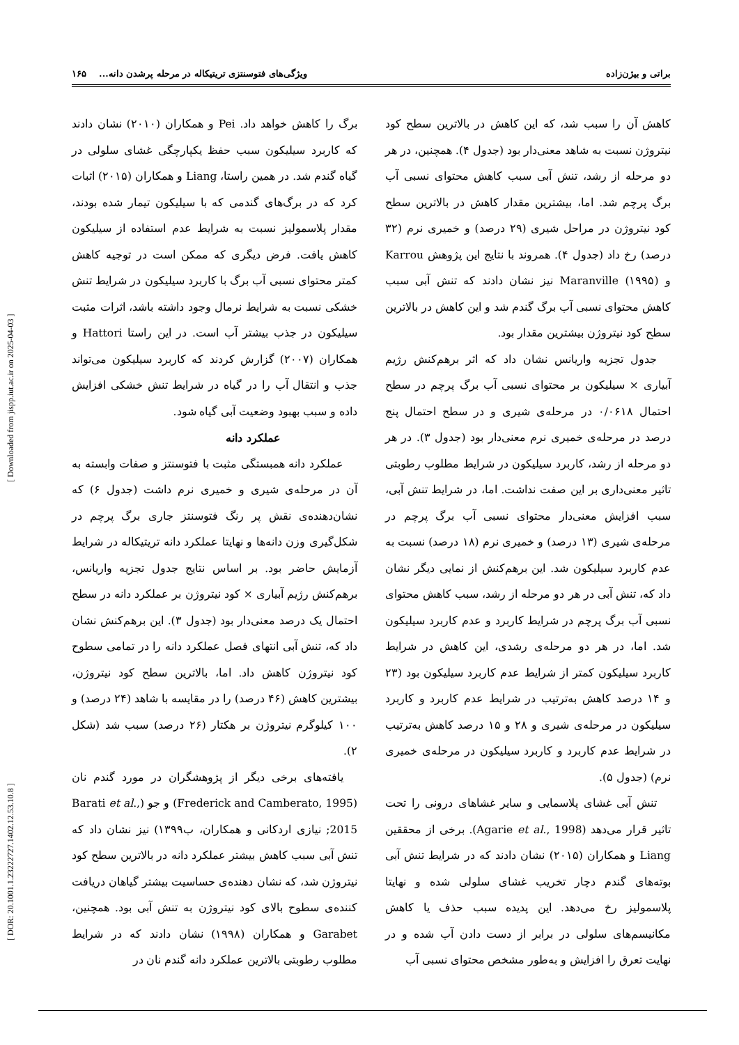[ DOR: 20.1001.1.23222727.1402.12.53.10.8 ] [ Downloaded from jispp.iut.ac.ir on 2025-04-03 ]
براتی و بیژن‌زاده ویژگی‌های فتوسنتزی تریتیکاله در مرحله پرشدن دانه... ۱۶۵
کاهش آن را سبب شد، که این کاهش در بالاترین سطح کود نیتروژن نسبت به شاهد معنی‌دار بود (جدول ۴). همچنین، در هر دو مرحله از رشد، تنش آبی سبب کاهش محتوای نسبی آب برگ پرچم شد. اما، بیشترین مقدار کاهش در بالاترین سطح کود نیتروژن در مراحل شیری (۲۹ درصد) و خمیری نرم (۳۲ درصد) رخ داد (جدول ۴). همروند با نتایج این پژوهش Karrou و Maranville (۱۹۹۵) نیز نشان دادند که تنش آبی سبب کاهش محتوای نسبی آب برگ گندم شد و این کاهش در بالاترین سطح کود نیتروژن بیشترین مقدار بود.
جدول تجزیه واریانس نشان داد که اثر برهم‌کنش رژیم آبیاری × سیلیکون بر محتوای نسبی آب برگ پرچم در سطح احتمال ۰/۰۶۱۸ در مرحله‌ی شیری و در سطح احتمال پنج درصد در مرحله‌ی خمیری نرم معنی‌دار بود (جدول ۳). در هر دو مرحله از رشد، کاربرد سیلیکون در شرایط مطلوب رطوبتی تاثیر معنی‌داری بر این صفت نداشت. اما، در شرایط تنش آبی، سبب افزایش معنی‌دار محتوای نسبی آب برگ پرچم در مرحله‌ی شیری (۱۳ درصد) و خمیری نرم (۱۸ درصد) نسبت به عدم کاربرد سیلیکون شد. این برهم‌کنش از نمایی دیگر نشان داد که، تنش آبی در هر دو مرحله از رشد، سبب کاهش محتوای نسبی آب برگ پرچم در شرایط کاربرد و عدم کاربرد سیلیکون شد. اما، در هر دو مرحله‌ی رشدی، این کاهش در شرایط کاربرد سیلیکون کمتر از شرایط عدم کاربرد سیلیکون بود (۲۳ و ۱۴ درصد کاهش به‌ترتیب در شرایط عدم کاربرد و کاربرد سیلیکون در مرحله‌ی شیری و ۲۸ و ۱۵ درصد کاهش به‌ترتیب در شرایط عدم کاربرد و کاربرد سیلیکون در مرحله‌ی خمیری نرم) (جدول ۵).
تنش آبی غشای پلاسمایی و سایر غشاهای درونی را تحت تاثیر قرار می‌دهد (Agarie et al., 1998). برخی از محققین Liang و همکاران (۲۰۱۵) نشان دادند که در شرایط تنش آبی بوته‌های گندم دچار تخریب غشای سلولی شده و نهایتا پلاسمولیز رخ می‌دهد. این پدیده سبب حذف یا کاهش مکانیسم‌های سلولی در برابر از دست دادن آب شده و در نهایت تعرق را افزایش و به‌طور مشخص محتوای نسبی آب
برگ را کاهش خواهد داد. Pei و همکاران (۲۰۱۰) نشان دادند که کاربرد سیلیکون سبب حفظ یکپارچگی غشای سلولی در گیاه گندم شد. در همین راستا، Liang و همکاران (۲۰۱۵) اثبات کرد که در برگ‌های گندمی که با سیلیکون تیمار شده بودند، مقدار پلاسمولیز نسبت به شرایط عدم استفاده از سیلیکون کاهش یافت. فرض دیگری که ممکن است در توجیه کاهش کمتر محتوای نسبی آب برگ با کاربرد سیلیکون در شرایط تنش خشکی نسبت به شرایط نرمال وجود داشته باشد، اثرات مثبت سیلیکون در جذب بیشتر آب است. در این راستا Hattori و همکاران (۲۰۰۷) گزارش کردند که کاربرد سیلیکون می‌تواند جذب و انتقال آب را در گیاه در شرایط تنش خشکی افزایش داده و سبب بهبود وضعیت آبی گیاه شود.
عملکرد دانه
عملکرد دانه همبستگی مثبت با فتوسنتز و صفات وابسته به آن در مرحله‌ی شیری و خمیری نرم داشت (جدول ۶) که نشان‌دهنده‌ی نقش پر رنگ فتوسنتز جاری برگ پرچم در شکل‌گیری وزن دانه‌ها و نهایتا عملکرد دانه تریتیکاله در شرایط آزمایش حاضر بود. بر اساس نتایج جدول تجزیه واریانس، برهم‌کنش رژیم آبیاری × کود نیتروژن بر عملکرد دانه در سطح احتمال یک درصد معنی‌دار بود (جدول ۳). این برهم‌کنش نشان داد که، تنش آبی انتهای فصل عملکرد دانه را در تمامی سطوح کود نیتروژن کاهش داد. اما، بالاترین سطح کود نیتروژن، بیشترین کاهش (۴۶ درصد) را در مقایسه با شاهد (۲۴ درصد) و ۱۰۰ کیلوگرم نیتروژن بر هکتار (۲۶ درصد) سبب شد (شکل ۲).
یافته‌های برخی دیگر از پژوهشگران در مورد گندم نان (Frederick and Camberato, 1995) و جو (Barati et al., 2015; نیازی اردکانی و همکاران، ب۱۳۹۹) نیز نشان داد که تنش آبی سبب کاهش بیشتر عملکرد دانه در بالاترین سطح کود نیتروژن شد، که نشان دهنده‌ی حساسیت بیشتر گیاهان دریافت کننده‌ی سطوح بالای کود نیتروژن به تنش آبی بود. همچنین، Garabet و همکاران (۱۹۹۸) نشان دادند که در شرایط مطلوب رطوبتی بالاترین عملکرد دانه گندم نان در